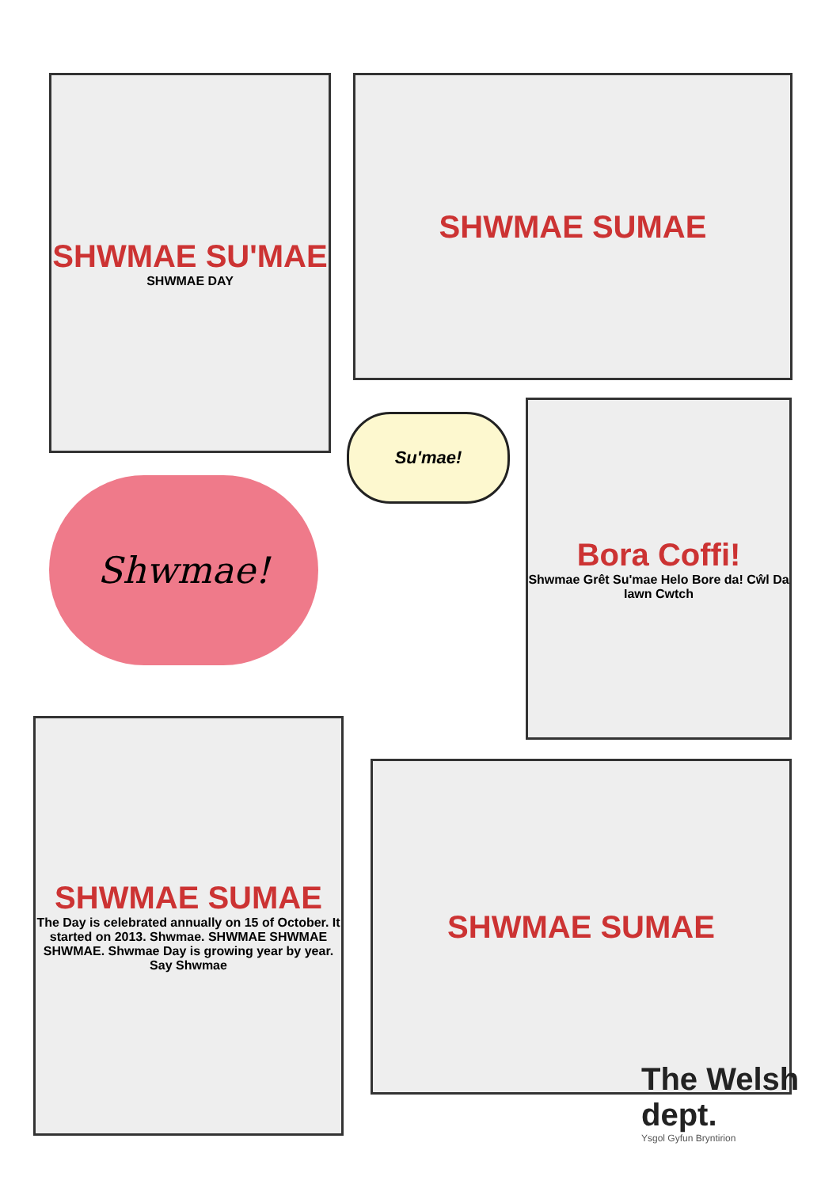SHWMAE SU'MAE
SHWMAE DAY
SHWMAE SUMAE
Su'mae!
Shwmae!
Bora Coffi!
Shwmae Grêt Su'mae Helo Bore da! Cŵl Da Iawn Cwtch
SHWMAE SUMAE
The Day is celebrated annually on 15 of October. It started on 2013. Shwmae. SHWMAE SHWMAE SHWMAE. Shwmae Day is growing year by year. Say Shwmae
SHWMAE SUMAE
The Welsh dept.
Ysgol Gyfun Bryntirion